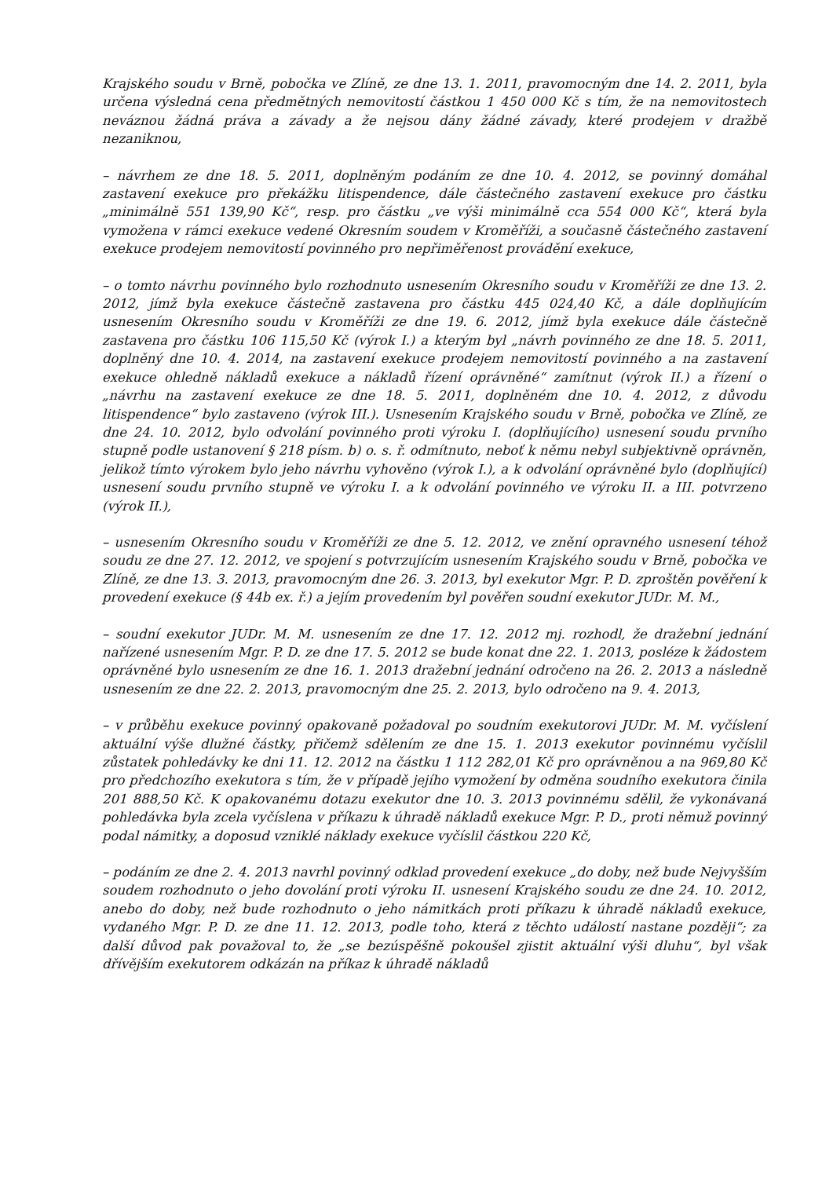Krajského soudu v Brně, pobočka ve Zlíně, ze dne 13. 1. 2011, pravomocným dne 14. 2. 2011, byla určena výsledná cena předmětných nemovitostí částkou 1 450 000 Kč s tím, že na nemovitostech neváznou žádná práva a závady a že nejsou dány žádné závady, které prodejem v dražbě nezaniknou,
– návrhem ze dne 18. 5. 2011, doplněným podáním ze dne 10. 4. 2012, se povinný domáhal zastavení exekuce pro překážku litispendence, dále částečného zastavení exekuce pro částku „minimálně 551 139,90 Kč“, resp. pro částku „ve výši minimálně cca 554 000 Kč“, která byla vymožena v rámci exekuce vedené Okresním soudem v Kroměříži, a současně částečného zastavení exekuce prodejem nemovitostí povinného pro nepřiměřenost provádění exekuce,
– o tomto návrhu povinného bylo rozhodnuto usnesením Okresního soudu v Kroměříži ze dne 13. 2. 2012, jímž byla exekuce částečně zastavena pro částku 445 024,40 Kč, a dále doplňujícím usnesením Okresního soudu v Kroměříži ze dne 19. 6. 2012, jímž byla exekuce dále částečně zastavena pro částku 106 115,50 Kč (výrok I.) a kterým byl „návrh povinného ze dne 18. 5. 2011, doplněný dne 10. 4. 2014, na zastavení exekuce prodejem nemovitostí povinného a na zastavení exekuce ohledně nákladů exekuce a nákladů řízení oprávněné“ zamítnut (výrok II.) a řízení o „návrhu na zastavení exekuce ze dne 18. 5. 2011, doplněném dne 10. 4. 2012, z důvodu litispendence“ bylo zastaveno (výrok III.). Usnesením Krajského soudu v Brně, pobočka ve Zlíně, ze dne 24. 10. 2012, bylo odvolání povinného proti výroku I. (doplňujícího) usnesení soudu prvního stupně podle ustanovení § 218 písm. b) o. s. ř. odmítnuto, neboť k němu nebyl subjektivně oprávněn, jelikož tímto výrokem bylo jeho návrhu vyhověno (výrok I.), a k odvolání oprávněné bylo (doplňující) usnesení soudu prvního stupně ve výroku I. a k odvolání povinného ve výroku II. a III. potvrzeno (výrok II.),
– usnesením Okresního soudu v Kroměříži ze dne 5. 12. 2012, ve znění opravného usnesení téhož soudu ze dne 27. 12. 2012, ve spojení s potvrzujícím usnesením Krajského soudu v Brně, pobočka ve Zlíně, ze dne 13. 3. 2013, pravomocným dne 26. 3. 2013, byl exekutor Mgr. P. D. zproštěn pověření k provedení exekuce (§ 44b ex. ř.) a jejím provedením byl pověřen soudní exekutor JUDr. M. M.,
– soudní exekutor JUDr. M. M. usnesením ze dne 17. 12. 2012 mj. rozhodl, že dražební jednání nařízené usnesením Mgr. P. D. ze dne 17. 5. 2012 se bude konat dne 22. 1. 2013, posléze k žádostem oprávněné bylo usnesením ze dne 16. 1. 2013 dražební jednání odročeno na 26. 2. 2013 a následně usnesením ze dne 22. 2. 2013, pravomocným dne 25. 2. 2013, bylo odročeno na 9. 4. 2013,
– v průběhu exekuce povinný opakovaně požadoval po soudním exekutorovi JUDr. M. M. vyčíslení aktuální výše dlužné částky, přičemž sdělením ze dne 15. 1. 2013 exekutor povinnému vyčíslil zůstatek pohledávky ke dni 11. 12. 2012 na částku 1 112 282,01 Kč pro oprávněnou a na 969,80 Kč pro předchozího exekutora s tím, že v případě jejího vymožení by odměna soudního exekutora činila 201 888,50 Kč. K opakovanému dotazu exekutor dne 10. 3. 2013 povinnému sdělil, že vykonávaná pohledávka byla zcela vyčíslena v příkazu k úhradě nákladů exekuce Mgr. P. D., proti němuž povinný podal námitky, a doposud vzniklé náklady exekuce vyčíslil částkou 220 Kč,
– podáním ze dne 2. 4. 2013 navrhl povinný odklad provedení exekuce „do doby, než bude Nejvyšším soudem rozhodnuto o jeho dovolání proti výroku II. usnesení Krajského soudu ze dne 24. 10. 2012, anebo do doby, než bude rozhodnuto o jeho námitkách proti příkazu k úhradě nákladů exekuce, vydaného Mgr. P. D. ze dne 11. 12. 2013, podle toho, která z těchto událostí nastane později“; za další důvod pak považoval to, že „se bezúspěšně pokoušel zjistit aktuální výši dluhu“, byl však dřívějším exekutorem odkázán na příkaz k úhradě nákladů